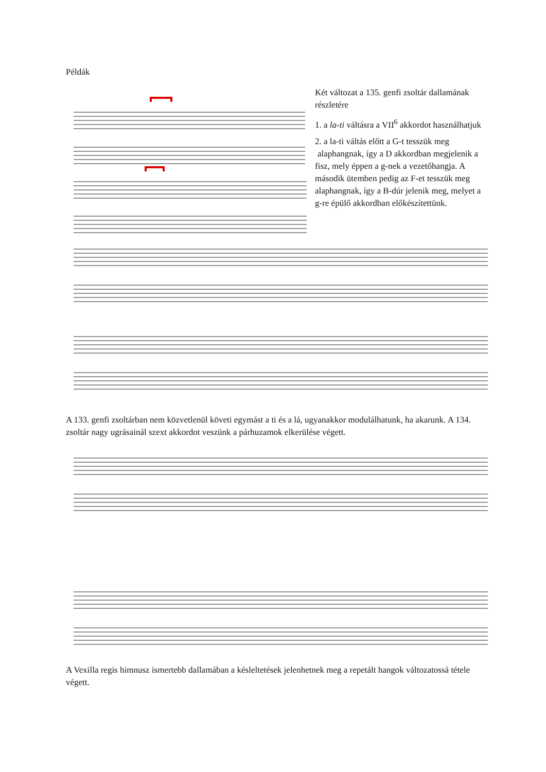Példák
Két változat a 135. genfi zsoltár dallamának részletére
1. a la-ti váltásra a VII<sup>6</sup> akkordot használhatjuk
2. a la-ti váltás előtt a G-t tesszük meg alaphangnak, így a D akkordban megjelenik a fisz, mely éppen a g-nek a vezetőhangja. A második ütemben pedig az F-et tesszük meg alaphangnak, így a B-dúr jelenik meg, melyet a g-re épülő akkordban előkészítettünk.
A 133. genfi zsoltárban nem közvetlenül követi egymást a ti és a lá, ugyanakkor modulálhatunk, ha akarunk. A 134. zsoltár nagy ugrásainál szext akkordot veszünk a párhuzamok elkerülése végett.
A Vexilla regis himnusz ismertebb dallamában a késleltetések jelenhetnek meg a repetált hangok változatossá tétele végett.